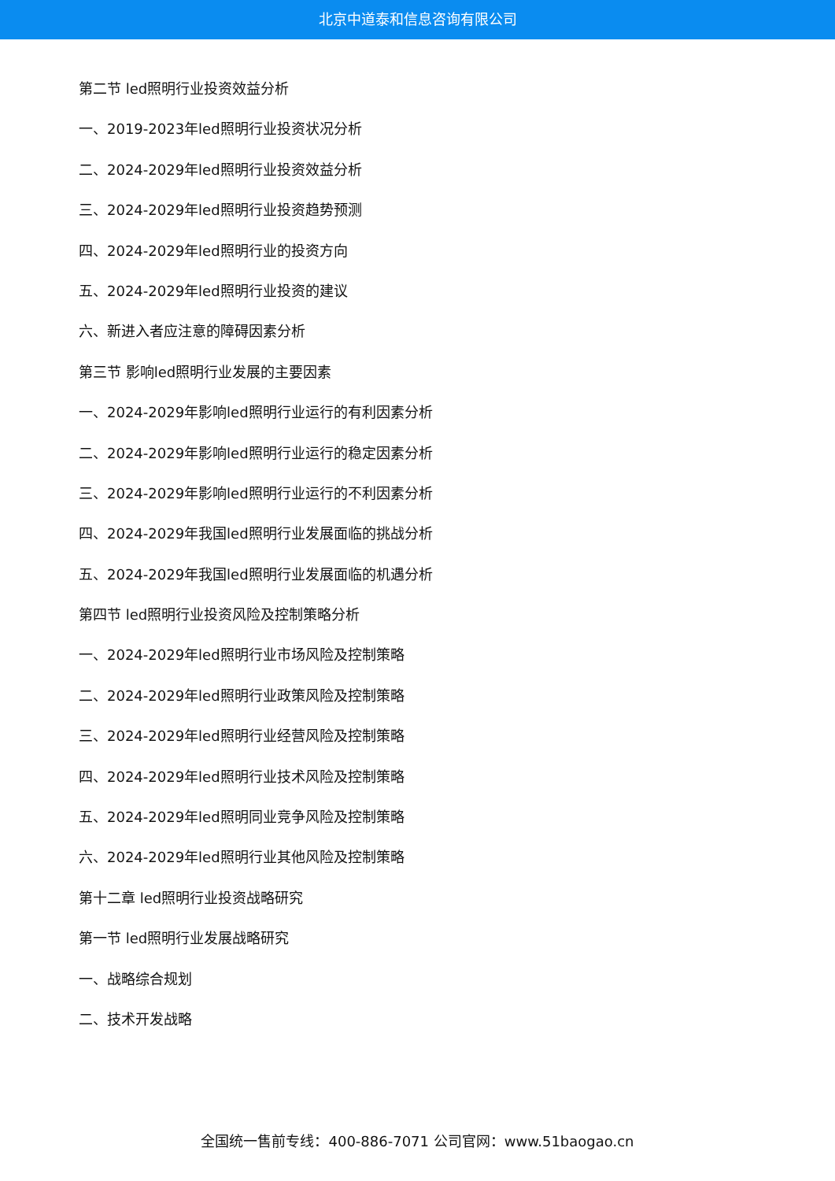北京中道泰和信息咨询有限公司
第二节 led照明行业投资效益分析
一、2019-2023年led照明行业投资状况分析
二、2024-2029年led照明行业投资效益分析
三、2024-2029年led照明行业投资趋势预测
四、2024-2029年led照明行业的投资方向
五、2024-2029年led照明行业投资的建议
六、新进入者应注意的障碍因素分析
第三节 影响led照明行业发展的主要因素
一、2024-2029年影响led照明行业运行的有利因素分析
二、2024-2029年影响led照明行业运行的稳定因素分析
三、2024-2029年影响led照明行业运行的不利因素分析
四、2024-2029年我国led照明行业发展面临的挑战分析
五、2024-2029年我国led照明行业发展面临的机遇分析
第四节 led照明行业投资风险及控制策略分析
一、2024-2029年led照明行业市场风险及控制策略
二、2024-2029年led照明行业政策风险及控制策略
三、2024-2029年led照明行业经营风险及控制策略
四、2024-2029年led照明行业技术风险及控制策略
五、2024-2029年led照明同业竞争风险及控制策略
六、2024-2029年led照明行业其他风险及控制策略
第十二章 led照明行业投资战略研究
第一节 led照明行业发展战略研究
一、战略综合规划
二、技术开发战略
全国统一售前专线：400-886-7071 公司官网：www.51baogao.cn